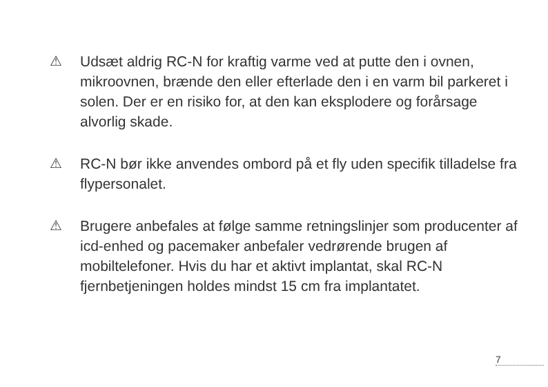⚠
Udsæt aldrig RC-N for kraftig varme ved at putte den i ovnen, mikroovnen, brænde den eller efterlade den i en varm bil parkeret i solen. Der er en risiko for, at den kan eksplodere og forårsage alvorlig skade.
⚠
RC-N bør ikke anvendes ombord på et fly uden specifik tilladelse fra flypersonalet.
⚠
Brugere anbefales at følge samme retningslinjer som producenter af icd-enhed og pacemaker anbefaler vedrørende brugen af mobiltelefoner. Hvis du har et aktivt implantat, skal RC-N fjernbetjeningen holdes mindst 15 cm fra implantatet.
7